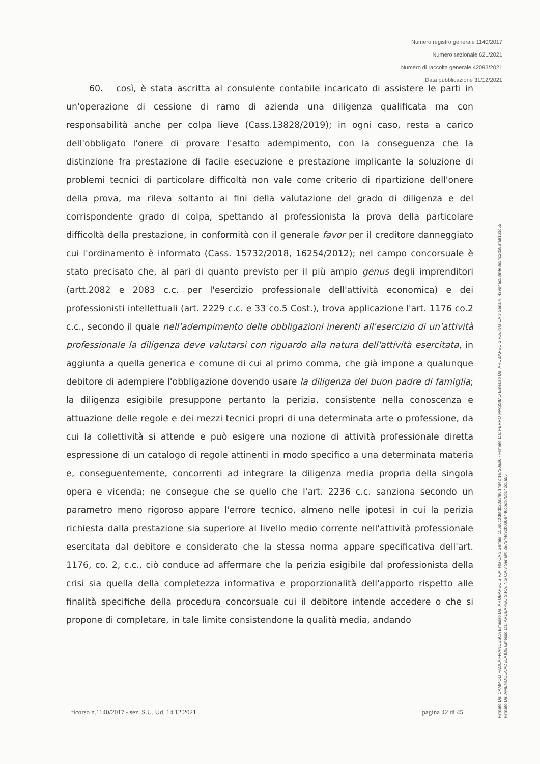Numero registro generale 1140/2017
Numero sezionale 621/2021
Numero di raccolta generale 42093/2021
Data pubblicazione 31/12/2021
60. così, è stata ascritta al consulente contabile incaricato di assistere le parti in un'operazione di cessione di ramo di azienda una diligenza qualificata ma con responsabilità anche per colpa lieve (Cass.13828/2019); in ogni caso, resta a carico dell'obbligato l'onere di provare l'esatto adempimento, con la conseguenza che la distinzione fra prestazione di facile esecuzione e prestazione implicante la soluzione di problemi tecnici di particolare difficoltà non vale come criterio di ripartizione dell'onere della prova, ma rileva soltanto ai fini della valutazione del grado di diligenza e del corrispondente grado di colpa, spettando al professionista la prova della particolare difficoltà della prestazione, in conformità con il generale favor per il creditore danneggiato cui l'ordinamento è informato (Cass. 15732/2018, 16254/2012); nel campo concorsuale è stato precisato che, al pari di quanto previsto per il più ampio genus degli imprenditori (artt.2082 e 2083 c.c. per l'esercizio professionale dell'attività economica) e dei professionisti intellettuali (art. 2229 c.c. e 33 co.5 Cost.), trova applicazione l'art. 1176 co.2 c.c., secondo il quale nell'adempimento delle obbligazioni inerenti all'esercizio di un'attività professionale la diligenza deve valutarsi con riguardo alla natura dell'attività esercitata, in aggiunta a quella generica e comune di cui al primo comma, che già impone a qualunque debitore di adempiere l'obbligazione dovendo usare la diligenza del buon padre di famiglia; la diligenza esigibile presuppone pertanto la perizia, consistente nella conoscenza e attuazione delle regole e dei mezzi tecnici propri di una determinata arte o professione, da cui la collettività si attende e può esigere una nozione di attività professionale diretta espressione di un catalogo di regole attinenti in modo specifico a una determinata materia e, conseguentemente, concorrenti ad integrare la diligenza media propria della singola opera e vicenda; ne consegue che se quello che l'art. 2236 c.c. sanziona secondo un parametro meno rigoroso appare l'errore tecnico, almeno nelle ipotesi in cui la perizia richiesta dalla prestazione sia superiore al livello medio corrente nell'attività professionale esercitata dal debitore e considerato che la stessa norma appare specificativa dell'art. 1176, co. 2, c.c., ciò conduce ad affermare che la perizia esigibile dal professionista della crisi sia quella della completezza informativa e proporzionalità dell'apporto rispetto alle finalità specifiche della procedura concorsuale cui il debitore intende accedere o che si propone di completare, in tale limite consistendone la qualità media, andando
ricorso n.1140/2017 - sez. S.U. Ud. 14.12.2021 pagina 42 di 45
Firmato Da: CAMPOLI PAOLA FRANCESCA Emesso Da: ARUBAPEC S.P.A. NG CA 3 Serial#: 156d6c0d8fd020a3f9614842 1e720ab0 - Firmato Da: FERRO MASSIMO Emesso Da: ARUBAPEC S.P.A. NG CA 3 Serial#: 429d4ac5384e8e34c2d58afa9161c55
Firmato Da: AMENDOLA ADELAIDE Emesso Da: ARUBAPEC S.P.A. NG CA 3 Serial#: 2e7244c92b030e440cbdb75bc42c5a55